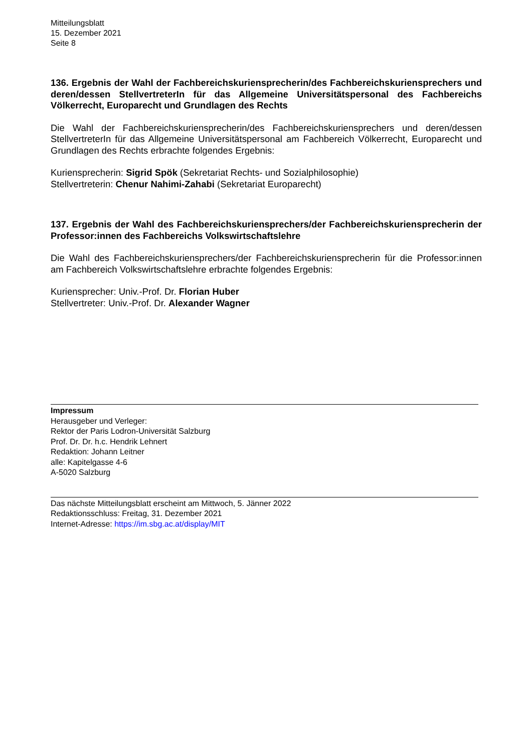Mitteilungsblatt
15. Dezember 2021
Seite 8
136. Ergebnis der Wahl der Fachbereichskuriensprecherin/des Fachbereichskuriensprechers und deren/dessen StellvertreterIn für das Allgemeine Universitätspersonal des Fachbereichs Völkerrecht, Europarecht und Grundlagen des Rechts
Die Wahl der Fachbereichskuriensprecherin/des Fachbereichskuriensprechers und deren/dessen StellvertreterIn für das Allgemeine Universitätspersonal am Fachbereich Völkerrecht, Europarecht und Grundlagen des Rechts erbrachte folgendes Ergebnis:
Kuriensprecherin: Sigrid Spök (Sekretariat Rechts- und Sozialphilosophie)
Stellvertreterin: Chenur Nahimi-Zahabi (Sekretariat Europarecht)
137. Ergebnis der Wahl des Fachbereichskuriensprechers/der Fachbereichskuriensprecherin der Professor:innen des Fachbereichs Volkswirtschaftslehre
Die Wahl des Fachbereichskuriensprechers/der Fachbereichskuriensprecherin für die Professor:innen am Fachbereich Volkswirtschaftslehre erbrachte folgendes Ergebnis:
Kuriensprecher: Univ.-Prof. Dr. Florian Huber
Stellvertreter: Univ.-Prof. Dr. Alexander Wagner
Impressum
Herausgeber und Verleger:
Rektor der Paris Lodron-Universität Salzburg
Prof. Dr. Dr. h.c. Hendrik Lehnert
Redaktion: Johann Leitner
alle: Kapitelgasse 4-6
A-5020 Salzburg
Das nächste Mitteilungsblatt erscheint am Mittwoch, 5. Jänner 2022
Redaktionsschluss: Freitag, 31. Dezember 2021
Internet-Adresse: https://im.sbg.ac.at/display/MIT